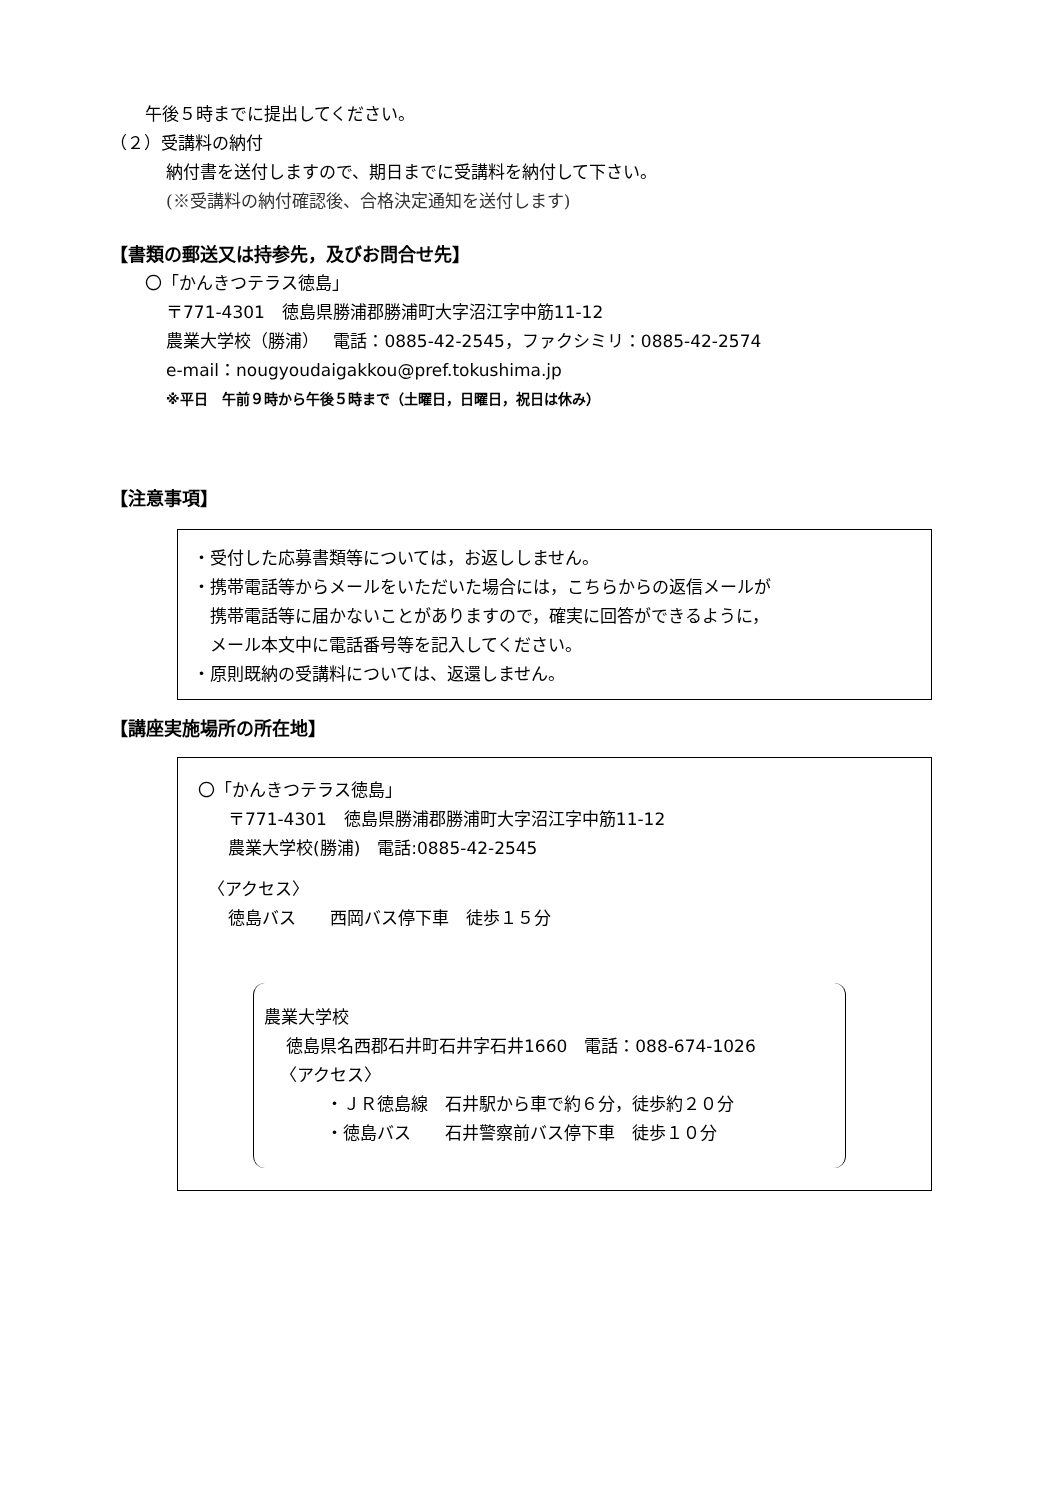午後５時までに提出してください。
（２）受講料の納付
納付書を送付しますので、期日までに受講料を納付して下さい。
(※受講料の納付確認後、合格決定通知を送付します)
【書類の郵送又は持参先，及びお問合せ先】
〇「かんきつテラス徳島」
〒771-4301　徳島県勝浦郡勝浦町大字沼江字中筋11-12
農業大学校（勝浦）　 電話：0885-42-2545，ファクシミリ：0885-42-2574
e-mail：nougyoudaigakkou@pref.tokushima.jp
※平日　午前９時から午後５時まで（土曜日，日曜日，祝日は休み）
【注意事項】
・受付した応募書類等については，お返ししません。
・携帯電話等からメールをいただいた場合には，こちらからの返信メールが
携帯電話等に届かないことがありますので，確実に回答ができるように，
メール本文中に電話番号等を記入してください。
・原則既納の受講料については、返還しません。
【講座実施場所の所在地】
〇「かんきつテラス徳島」
〒771-4301　徳島県勝浦郡勝浦町大字沼江字中筋11-12
農業大学校(勝浦)　電話:0885-42-2545
〈アクセス〉
徳島バス　　西岡バス停下車　徒歩１５分
農業大学校
徳島県名西郡石井町石井字石井1660　電話：088-674-1026
〈アクセス〉
・ＪＲ徳島線　石井駅から車で約６分，徒歩約２０分
・徳島バス　　石井警察前バス停下車　徒歩１０分